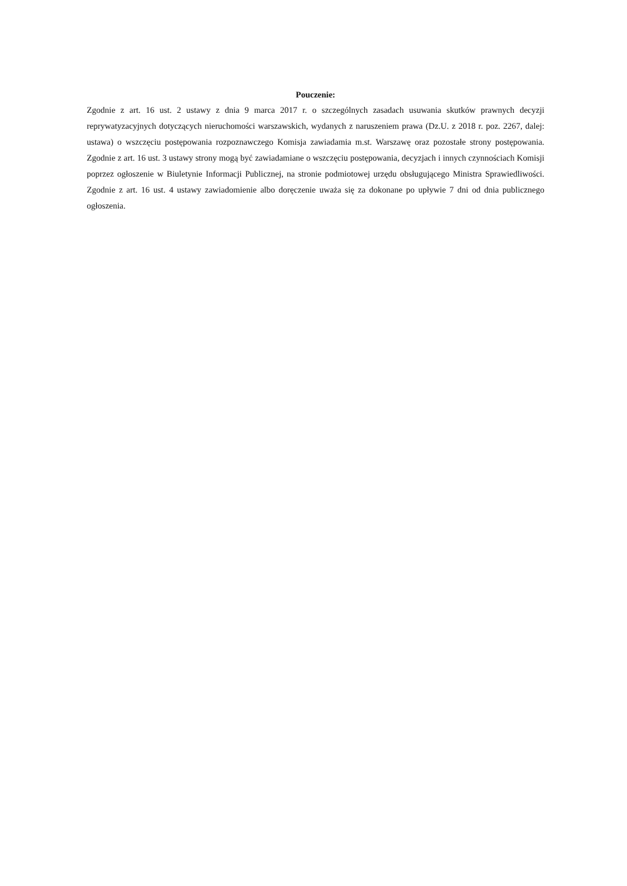Pouczenie:
Zgodnie z art. 16 ust. 2 ustawy z dnia 9 marca 2017 r. o szczególnych zasadach usuwania skutków prawnych decyzji reprywatyzacyjnych dotyczących nieruchomości warszawskich, wydanych z naruszeniem prawa (Dz.U. z 2018 r. poz. 2267, dalej: ustawa) o wszczęciu postępowania rozpoznawczego Komisja zawiadamia m.st. Warszawę oraz pozostałe strony postępowania. Zgodnie z art. 16 ust. 3 ustawy strony mogą być zawiadamiane o wszczęciu postępowania, decyzjach i innych czynnościach Komisji poprzez ogłoszenie w Biuletynie Informacji Publicznej, na stronie podmiotowej urzędu obsługującego Ministra Sprawiedliwości. Zgodnie z art. 16 ust. 4 ustawy zawiadomienie albo doręczenie uważa się za dokonane po upływie 7 dni od dnia publicznego ogłoszenia.